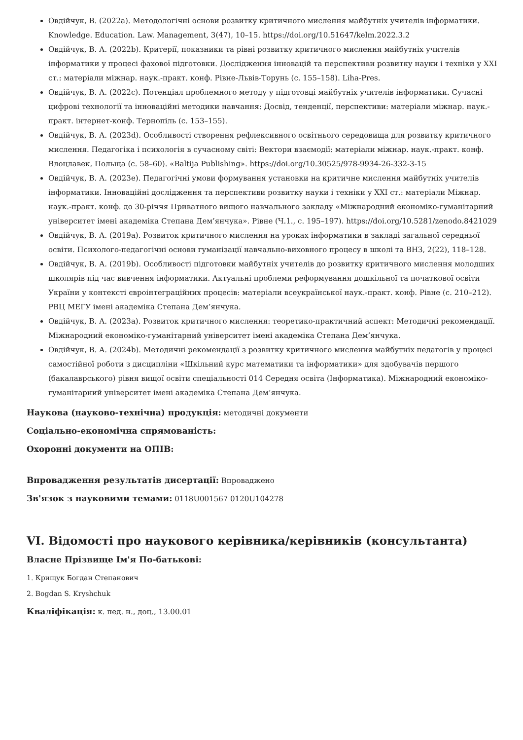Овдійчук, В. (2022a). Методологічні основи розвитку критичного мислення майбутніх учителів інформатики. Knowledge. Education. Law. Management, 3(47), 10–15. https://doi.org/10.51647/kelm.2022.3.2
Овдійчук, В. А. (2022b). Критерії, показники та рівні розвитку критичного мислення майбутніх учителів інформатики у процесі фахової підготовки. Дослідження інновацій та перспективи розвитку науки і техніки у XXI ст.: матеріали міжнар. наук.-практ. конф. Рівне-Львів-Торунь (с. 155–158). Liha-Pres.
Овдійчук, В. А. (2022c). Потенціал проблемного методу у підготовці майбутніх учителів інформатики. Сучасні цифрові технології та інноваційні методики навчання: Досвід, тенденції, перспективи: матеріали міжнар. наук.-практ. інтернет-конф. Тернопіль (с. 153–155).
Овдійчук, В. А. (2023d). Особливості створення рефлексивного освітнього середовища для розвитку критичного мислення. Педагогіка і психологія в сучасному світі: Вектори взаємодії: матеріали міжнар. наук.-практ. конф. Влоцлавек, Польща (с. 58–60). «Baltija Publishing». https://doi.org/10.30525/978-9934-26-332-3-15
Овдійчук, В. А. (2023e). Педагогічні умови формування установки на критичне мислення майбутніх учителів інформатики. Інноваційні дослідження та перспективи розвитку науки і техніки у XXI ст.: матеріали Міжнар. наук.-практ. конф. до 30-річчя Приватного вищого навчального закладу «Міжнародний економіко-гуманітарний університет імені академіка Степана Дем’янчука». Рівне (Ч.1., с. 195–197). https://doi.org/10.5281/zenodo.8421029
Овдійчук, В. А. (2019a). Розвиток критичного мислення на уроках інформатики в закладі загальної середньої освіти. Психолого-педагогічні основи гуманізації навчально-виховного процесу в школі та ВНЗ, 2(22), 118–128.
Овдійчук, В. А. (2019b). Особливості підготовки майбутніх учителів до розвитку критичного мислення молодших школярів під час вивчення інформатики. Актуальні проблеми реформування дошкільної та початкової освіти України у контексті євроінтеграційних процесів: матеріали всеукраїнської наук.-практ. конф. Рівне (с. 210–212). РВЦ МЕГУ імені академіка Степана Дем’янчука.
Овдійчук, В. А. (2023a). Розвиток критичного мислення: теоретико-практичний аспект: Методичні рекомендації. Міжнародний економіко-гуманітарний університет імені академіка Степана Дем’янчука.
Овдійчук, В. А. (2024b). Методичні рекомендації з розвитку критичного мислення майбутніх педагогів у процесі самостійної роботи з дисципліни «Шкільний курс математики та інформатики» для здобувачів першого (бакалаврського) рівня вищої освіти спеціальності 014 Середня освіта (Інформатика). Міжнародний економіко-гуманітарний університет імені академіка Степана Дем’янчука.
Наукова (науково-технічна) продукція: методичні документи
Соціально-економічна спрямованість:
Охоронні документи на ОПІВ:
Впровадження результатів дисертації: Впроваджено
Зв'язок з науковими темами: 0118U001567 0120U104278
VI. Відомості про наукового керівника/керівників (консультанта)
Власне Прізвище Ім'я По-батькові:
1. Крищук Богдан Степанович
2. Bogdan S. Kryshchuk
Кваліфікація: к. пед. н., доц., 13.00.01